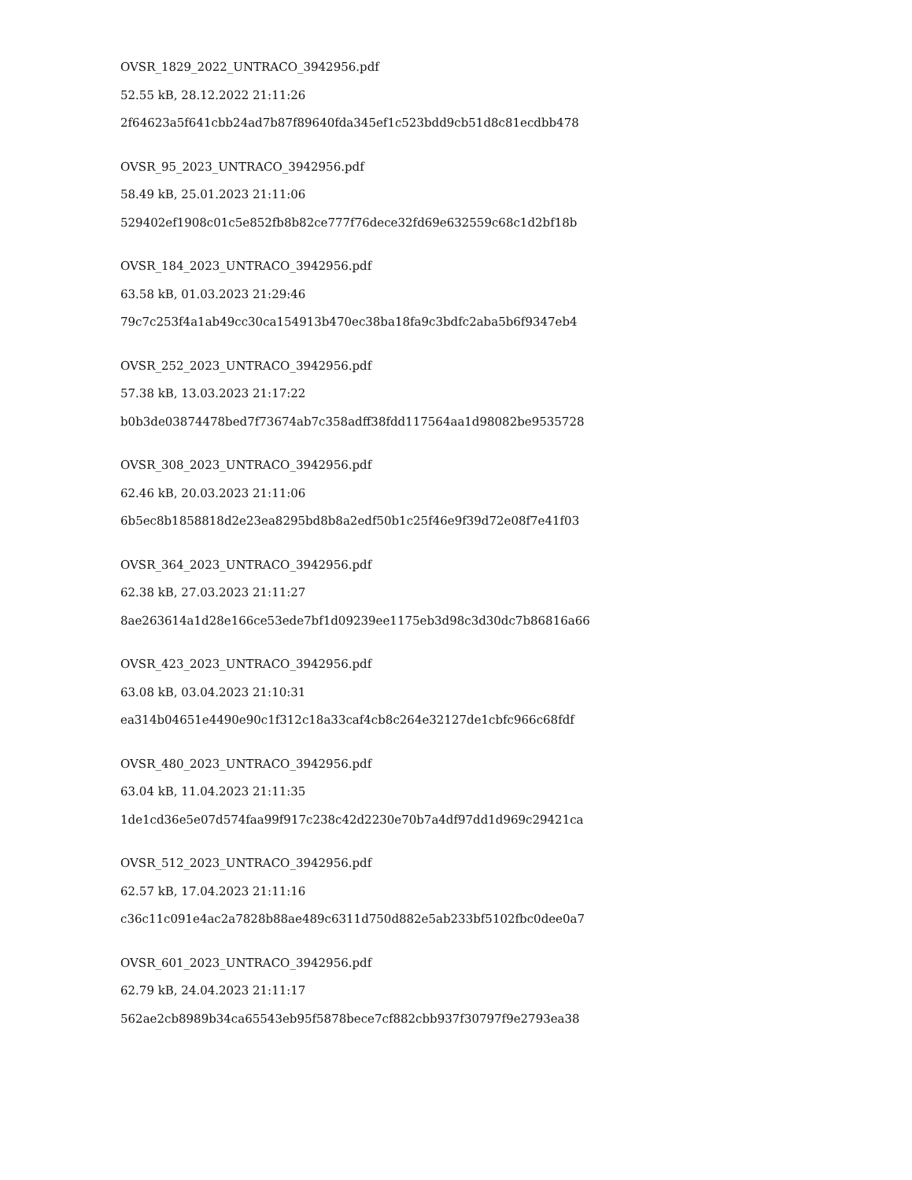OVSR_1829_2022_UNTRACO_3942956.pdf
52.55 kB, 28.12.2022 21:11:26
2f64623a5f641cbb24ad7b87f89640fda345ef1c523bdd9cb51d8c81ecdbb478
OVSR_95_2023_UNTRACO_3942956.pdf
58.49 kB, 25.01.2023 21:11:06
529402ef1908c01c5e852fb8b82ce777f76dece32fd69e632559c68c1d2bf18b
OVSR_184_2023_UNTRACO_3942956.pdf
63.58 kB, 01.03.2023 21:29:46
79c7c253f4a1ab49cc30ca154913b470ec38ba18fa9c3bdfc2aba5b6f9347eb4
OVSR_252_2023_UNTRACO_3942956.pdf
57.38 kB, 13.03.2023 21:17:22
b0b3de03874478bed7f73674ab7c358adff38fdd117564aa1d98082be9535728
OVSR_308_2023_UNTRACO_3942956.pdf
62.46 kB, 20.03.2023 21:11:06
6b5ec8b1858818d2e23ea8295bd8b8a2edf50b1c25f46e9f39d72e08f7e41f03
OVSR_364_2023_UNTRACO_3942956.pdf
62.38 kB, 27.03.2023 21:11:27
8ae263614a1d28e166ce53ede7bf1d09239ee1175eb3d98c3d30dc7b86816a66
OVSR_423_2023_UNTRACO_3942956.pdf
63.08 kB, 03.04.2023 21:10:31
ea314b04651e4490e90c1f312c18a33caf4cb8c264e32127de1cbfc966c68fdf
OVSR_480_2023_UNTRACO_3942956.pdf
63.04 kB, 11.04.2023 21:11:35
1de1cd36e5e07d574faa99f917c238c42d2230e70b7a4df97dd1d969c29421ca
OVSR_512_2023_UNTRACO_3942956.pdf
62.57 kB, 17.04.2023 21:11:16
c36c11c091e4ac2a7828b88ae489c6311d750d882e5ab233bf5102fbc0dee0a7
OVSR_601_2023_UNTRACO_3942956.pdf
62.79 kB, 24.04.2023 21:11:17
562ae2cb8989b34ca65543eb95f5878bece7cf882cbb937f30797f9e2793ea38